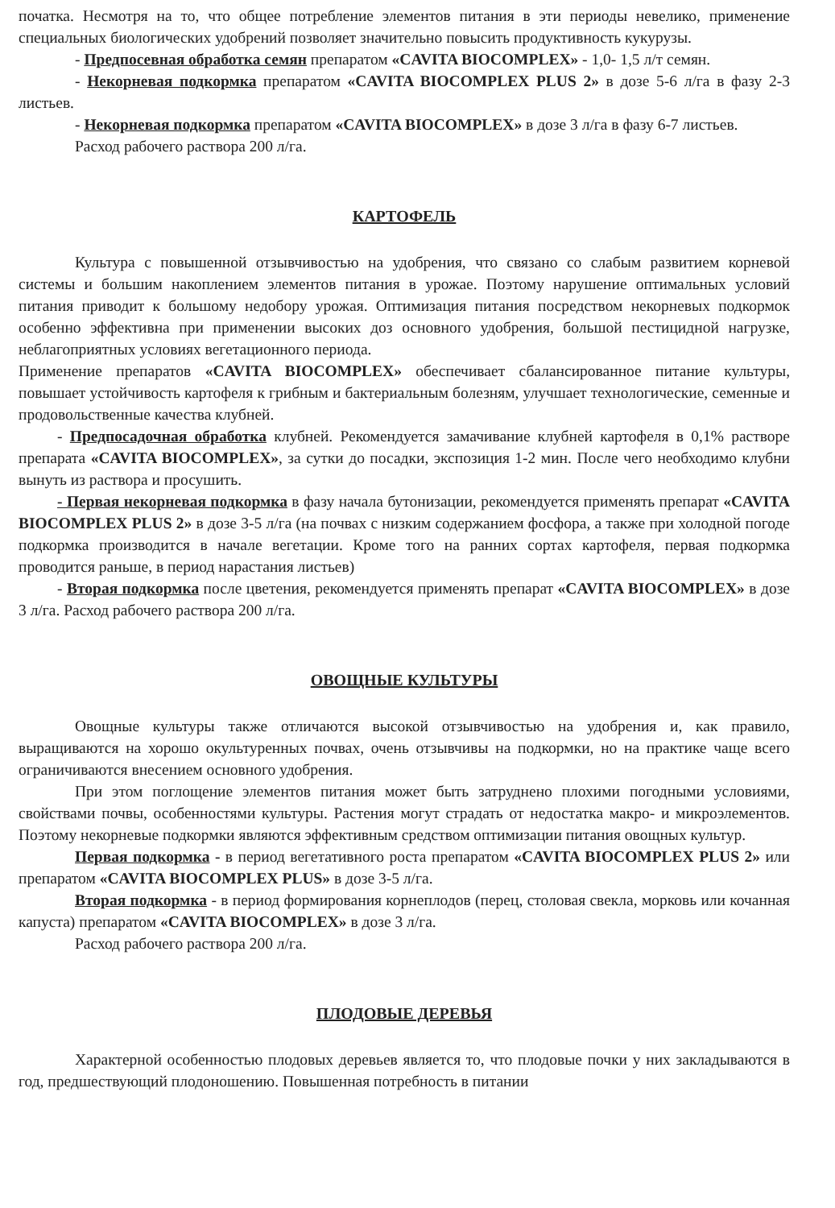початка. Несмотря на то, что общее потребление элементов питания в эти периоды невелико, применение специальных биологических удобрений позволяет значительно повысить продуктивность кукурузы.
- Предпосевная обработка семян препаратом «CAVITA BIOCOMPLEX» - 1,0- 1,5 л/т семян.
- Некорневая подкормка препаратом «CAVITA BIOCOMPLEX PLUS 2» в дозе 5-6 л/га в фазу 2-3 листьев.
- Некорневая подкормка препаратом «CAVITA BIOCOMPLEX» в дозе 3 л/га в фазу 6-7 листьев.
Расход рабочего раствора 200 л/га.
КАРТОФЕЛЬ
Культура с повышенной отзывчивостью на удобрения, что связано со слабым развитием корневой системы и большим накоплением элементов питания в урожае. Поэтому нарушение оптимальных условий питания приводит к большому недобору урожая. Оптимизация питания посредством некорневых подкормок особенно эффективна при применении высоких доз основного удобрения, большой пестицидной нагрузке, неблагоприятных условиях вегетационного периода.
Применение препаратов «CAVITA BIOCOMPLEX» обеспечивает сбалансированное питание культуры, повышает устойчивость картофеля к грибным и бактериальным болезням, улучшает технологические, семенные и продовольственные качества клубней.
- Предпосадочная обработка клубней. Рекомендуется замачивание клубней картофеля в 0,1% растворе препарата «CAVITA BIOCOMPLEX», за сутки до посадки, экспозиция 1-2 мин. После чего необходимо клубни вынуть из раствора и просушить.
- Первая некорневая подкормка в фазу начала бутонизации, рекомендуется применять препарат «CAVITA BIOCOMPLEX PLUS 2» в дозе 3-5 л/га (на почвах с низким содержанием фосфора, а также при холодной погоде подкормка производится в начале вегетации. Кроме того на ранних сортах картофеля, первая подкормка проводится раньше, в период нарастания листьев)
- Вторая подкормка после цветения, рекомендуется применять препарат «CAVITA BIOCOMPLEX» в дозе 3 л/га. Расход рабочего раствора 200 л/га.
ОВОЩНЫЕ КУЛЬТУРЫ
Овощные культуры также отличаются высокой отзывчивостью на удобрения и, как правило, выращиваются на хорошо окультуренных почвах, очень отзывчивы на подкормки, но на практике чаще всего ограничиваются внесением основного удобрения.
При этом поглощение элементов питания может быть затруднено плохими погодными условиями, свойствами почвы, особенностями культуры. Растения могут страдать от недостатка макро- и микроэлементов. Поэтому некорневые подкормки являются эффективным средством оптимизации питания овощных культур.
Первая подкормка - в период вегетативного роста препаратом «CAVITA BIOCOMPLEX PLUS 2» или препаратом «CAVITA BIOCOMPLEX PLUS» в дозе 3-5 л/га.
Вторая подкормка - в период формирования корнеплодов (перец, столовая свекла, морковь или кочанная капуста) препаратом «CAVITA BIOCOMPLEX» в дозе 3 л/га.
Расход рабочего раствора 200 л/га.
ПЛОДОВЫЕ ДЕРЕВЬЯ
Характерной особенностью плодовых деревьев является то, что плодовые почки у них закладываются в год, предшествующий плодоношению. Повышенная потребность в питании